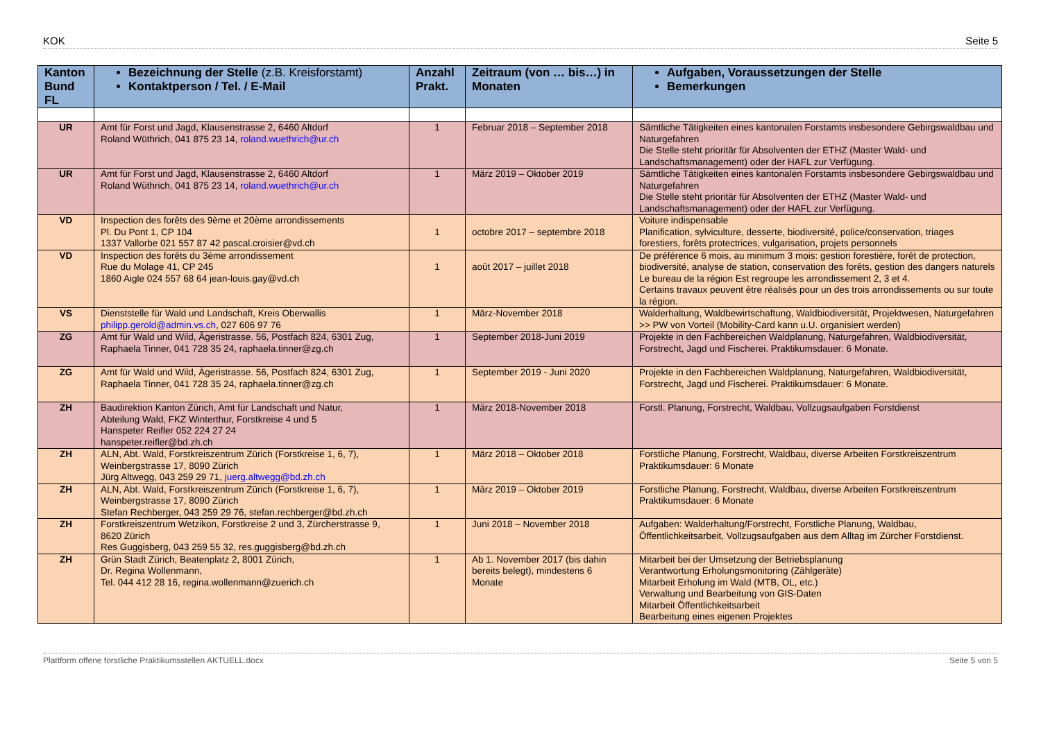KOK Seite 5
| Kanton Bund FL | Bezeichnung der Stelle (z.B. Kreisforstamt) Kontaktperson / Tel. / E-Mail | Anzahl Prakt. | Zeitraum (von … bis…) in Monaten | Aufgaben, Voraussetzungen der Stelle Bemerkungen |
| --- | --- | --- | --- | --- |
| UR | Amt für Forst und Jagd, Klausenstrasse 2, 6460 Altdorf Roland Wüthrich, 041 875 23 14, roland.wuethrich@ur.ch | 1 | Februar 2018 – September 2018 | Sämtliche Tätigkeiten eines kantonalen Forstamts insbesondere Gebirgswaldbau und Naturgefahren Die Stelle steht prioritär für Absolventen der ETHZ (Master Wald- und Landschaftsmanagement) oder der HAFL zur Verfügung. |
| UR | Amt für Forst und Jagd, Klausenstrasse 2, 6460 Altdorf Roland Wüthrich, 041 875 23 14, roland.wuethrich@ur.ch | 1 | März 2019 – Oktober 2019 | Sämtliche Tätigkeiten eines kantonalen Forstamts insbesondere Gebirgswaldbau und Naturgefahren Die Stelle steht prioritär für Absolventen der ETHZ (Master Wald- und Landschaftsmanagement) oder der HAFL zur Verfügung. |
| VD | Inspection des forêts des 9ème et 20ème arrondissements Pl. Du Pont 1, CP 104 1337 Vallorbe 021 557 87 42 pascal.croisier@vd.ch | 1 | octobre 2017 – septembre 2018 | Voiture indispensable Planification, sylviculture, desserte, biodiversité, police/conservation, triages forestiers, forêts protectrices, vulgarisation, projets personnels |
| VD | Inspection des forêts du 3ème arrondissement Rue du Molage 41, CP 245 1860 Aigle 024 557 68 64 jean-louis.gay@vd.ch | 1 | août 2017 – juillet 2018 | De préférence 6 mois, au minimum 3 mois: gestion forestière, forêt de protection, biodiversité, analyse de station, conservation des forêts, gestion des dangers naturels Le bureau de la région Est regroupe les arrondissement 2, 3 et 4. Certains travaux peuvent être réalisés pour un des trois arrondissements ou sur toute la région. |
| VS | Dienststelle für Wald und Landschaft, Kreis Oberwallis philipp.gerold@admin.vs.ch , 027 606 97 76 | 1 | März-November 2018 | Walderhaltung, Waldbewirtschaftung, Waldbiodiversität, Projektwesen, Naturgefahren >> PW von Vorteil (Mobility-Card kann u.U. organisiert werden) |
| ZG | Amt für Wald und Wild, Ägeristrasse. 56, Postfach 824, 6301 Zug, Raphaela Tinner, 041 728 35 24, raphaela.tinner@zg.ch | 1 | September 2018-Juni 2019 | Projekte in den Fachbereichen Waldplanung, Naturgefahren, Waldbiodiversität, Forstrecht, Jagd und Fischerei. Praktikumsdauer: 6 Monate. |
| ZG | Amt für Wald und Wild, Ägeristrasse. 56, Postfach 824, 6301 Zug, Raphaela Tinner, 041 728 35 24, raphaela.tinner@zg.ch | 1 | September 2019 - Juni 2020 | Projekte in den Fachbereichen Waldplanung, Naturgefahren, Waldbiodiversität, Forstrecht, Jagd und Fischerei. Praktikumsdauer: 6 Monate. |
| ZH | Baudirektion Kanton Zürich, Amt für Landschaft und Natur, Abteilung Wald, FKZ Winterthur, Forstkreise 4 und 5 Hanspeter Reifler 052 224 27 24 hanspeter.reifler@bd.zh.ch | 1 | März 2018-November 2018 | Forstl. Planung, Forstrecht, Waldbau, Vollzugsaufgaben Forstdienst |
| ZH | ALN, Abt. Wald, Forstkreiszentrum Zürich (Forstkreise 1, 6, 7), Weinbergstrasse 17, 8090 Zürich Jürg Altwegg, 043 259 29 71, juerg.altwegg@bd.zh.ch | 1 | März 2018 – Oktober 2018 | Forstliche Planung, Forstrecht, Waldbau, diverse Arbeiten Forstkreiszentrum Praktikumsdauer: 6 Monate |
| ZH | ALN, Abt. Wald, Forstkreiszentrum Zürich (Forstkreise 1, 6, 7), Weinbergstrasse 17, 8090 Zürich Stefan Rechberger, 043 259 29 76, stefan.rechberger@bd.zh.ch | 1 | März 2019 – Oktober 2019 | Forstliche Planung, Forstrecht, Waldbau, diverse Arbeiten Forstkreiszentrum Praktikumsdauer: 6 Monate |
| ZH | Forstkreiszentrum Wetzikon, Forstkreise 2 und 3, Zürcherstrasse 9, 8620 Zürich Res Guggisberg, 043 259 55 32, res.guggisberg@bd.zh.ch | 1 | Juni 2018 – November 2018 | Aufgaben: Walderhaltung/Forstrecht, Forstliche Planung, Waldbau, Öffentlichkeitsarbeit, Vollzugsaufgaben aus dem Alltag im Zürcher Forstdienst. |
| ZH | Grün Stadt Zürich, Beatenplatz 2, 8001 Zürich, Dr. Regina Wollenmann, Tel. 044 412 28 16, regina.wollenmann@zuerich.ch | 1 | Ab 1. November 2017 (bis dahin bereits belegt), mindestens 6 Monate | Mitarbeit bei der Umsetzung der Betriebsplanung Verantwortung Erholungsmonitoring (Zählgeräte) Mitarbeit Erholung im Wald (MTB, OL, etc.) Verwaltung und Bearbeitung von GIS-Daten Mitarbeit Öffentlichkeitsarbeit Bearbeitung eines eigenen Projektes |
Plattform offene forstliche Praktikumsstellen AKTUELL.docx Seite 5 von 5